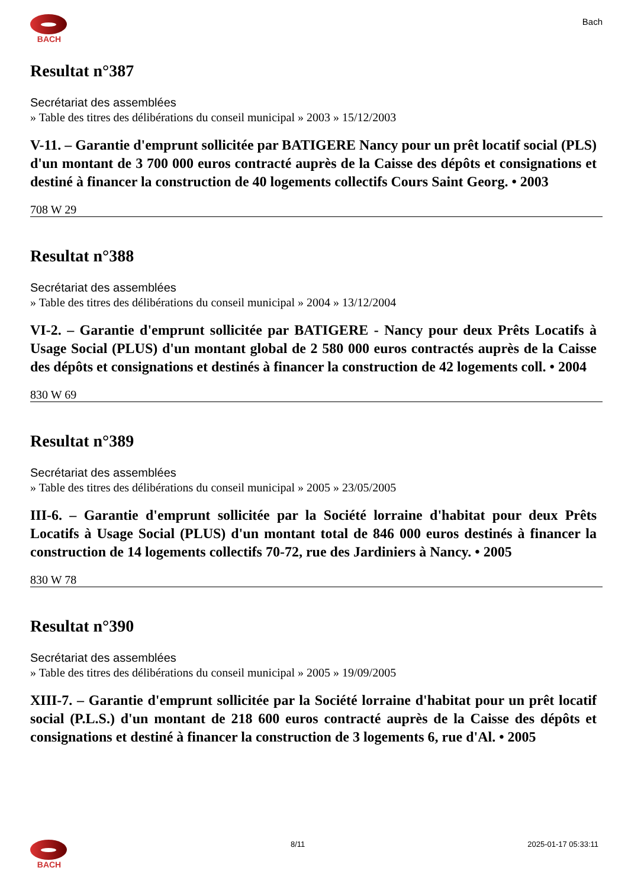BACH
Bach
Resultat n°387
Secrétariat des assemblées
» Table des titres des délibérations du conseil municipal » 2003 » 15/12/2003
V-11. – Garantie d'emprunt sollicitée par BATIGERE Nancy pour un prêt locatif social (PLS) d'un montant de 3 700 000 euros contracté auprès de la Caisse des dépôts et consignations et destiné à financer la construction de 40 logements collectifs Cours Saint Georg. • 2003
708 W 29
Resultat n°388
Secrétariat des assemblées
» Table des titres des délibérations du conseil municipal » 2004 » 13/12/2004
VI-2. – Garantie d'emprunt sollicitée par BATIGERE - Nancy pour deux Prêts Locatifs à Usage Social (PLUS) d'un montant global de 2 580 000 euros contractés auprès de la Caisse des dépôts et consignations et destinés à financer la construction de 42 logements coll. • 2004
830 W 69
Resultat n°389
Secrétariat des assemblées
» Table des titres des délibérations du conseil municipal » 2005 » 23/05/2005
III-6. – Garantie d'emprunt sollicitée par la Société lorraine d'habitat pour deux Prêts Locatifs à Usage Social (PLUS) d'un montant total de 846 000 euros destinés à financer la construction de 14 logements collectifs 70-72, rue des Jardiniers à Nancy. • 2005
830 W 78
Resultat n°390
Secrétariat des assemblées
» Table des titres des délibérations du conseil municipal » 2005 » 19/09/2005
XIII-7. – Garantie d'emprunt sollicitée par la Société lorraine d'habitat pour un prêt locatif social (P.L.S.) d'un montant de 218 600 euros contracté auprès de la Caisse des dépôts et consignations et destiné à financer la construction de 3 logements 6, rue d'Al. • 2005
BACH 8/11 2025-01-17 05:33:11